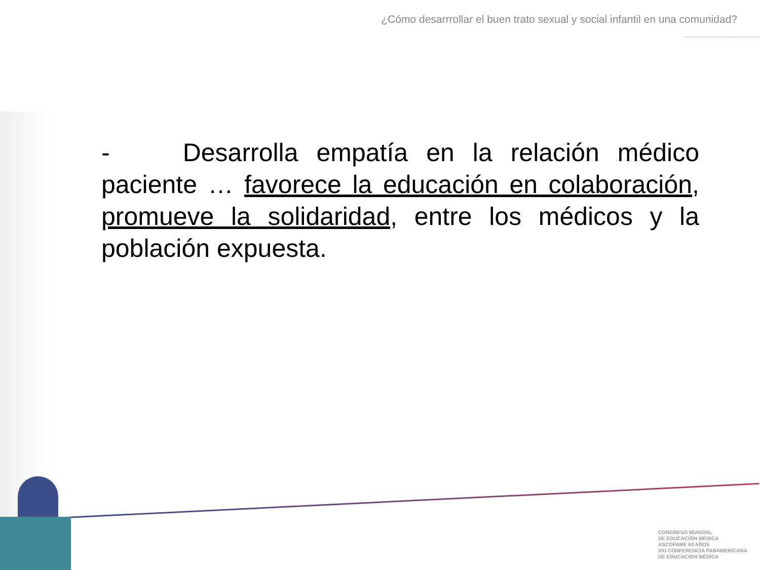¿Cómo desarrrollar el buen trato sexual y social infantil en una comunidad?
- Desarrolla empatía en la relación médico paciente … favorece la educación en colaboración, promueve la solidaridad, entre los médicos y la población expuesta.
CONGRESO MUNDIAL
DE EDUCACIÓN MÉDICA
ASCOFAME 60 AÑOS
XXI CONFERENCIA PANAMERICANA
DE EDUCACIÓN MÉDICA